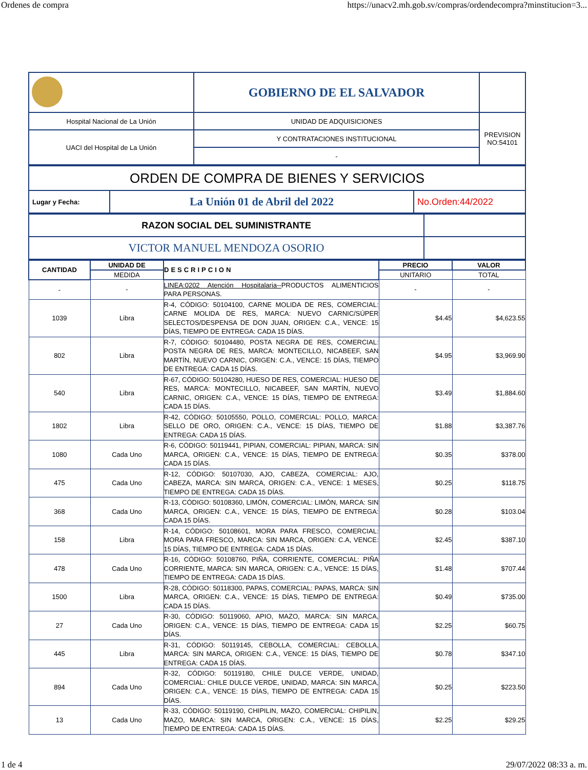Ordenes de compra https://unacv2.mh.gob.sv/compras/ordendecompra?minstitucion=3...
| | GOBIERNO DE EL SALVADOR | |
| Hospital Nacional de La Unión | UNIDAD DE ADQUISICIONES | PREVISION NO:54101 |
| UACI del Hospital de La Unión | Y CONTRATACIONES INSTITUCIONAL | |
| | - | |
| ORDEN DE COMPRA DE BIENES Y SERVICIOS | | |
| Lugar y Fecha: | La Unión 01 de Abril del 2022 | No.Orden:44/2022 |
| RAZON SOCIAL DEL SUMINISTRANTE | |
| VICTOR MANUEL MENDOZA OSORIO | |
| CANTIDAD | UNIDAD DE | DESCRIPCION | PRECIO | VALOR |
| --- | --- | --- | --- | --- |
| | MEDIDA | | UNITARIO | TOTAL |
| - | - | LINEA:0202 Atención Hospitalaria-- PRODUCTOS ALIMENTICIOS PARA PERSONAS. | - | - |
| 1039 | Libra | R-4, CÓDIGO: 50104100, CARNE MOLIDA DE RES, COMERCIAL: CARNE MOLIDA DE RES, MARCA: NUEVO CARNIC/SÚPER SELECTOS/DESPENSA DE DON JUAN, ORIGEN: C.A., VENCE: 15 DÍAS, TIEMPO DE ENTREGA: CADA 15 DÍAS. | $4.45 | $4,623.55 |
| 802 | Libra | R-7, CÓDIGO: 50104480, POSTA NEGRA DE RES, COMERCIAL: POSTA NEGRA DE RES, MARCA: MONTECILLO, NICABEEF, SAN MARTÍN, NUEVO CARNIC, ORIGEN: C.A., VENCE: 15 DÍAS, TIEMPO DE ENTREGA: CADA 15 DÍAS. | $4.95 | $3,969.90 |
| 540 | Libra | R-67, CÓDIGO: 50104280, HUESO DE RES, COMERCIAL: HUESO DE RES, MARCA: MONTECILLO, NICABEEF, SAN MARTÍN, NUEVO CARNIC, ORIGEN: C.A., VENCE: 15 DÍAS, TIEMPO DE ENTREGA: CADA 15 DÍAS. | $3.49 | $1,884.60 |
| 1802 | Libra | R-42, CÓDIGO: 50105550, POLLO, COMERCIAL: POLLO, MARCA: SELLO DE ORO, ORIGEN: C.A., VENCE: 15 DÍAS, TIEMPO DE ENTREGA: CADA 15 DÍAS. | $1.88 | $3,387.76 |
| 1080 | Cada Uno | R-6, CÓDIGO: 50119441, PIPIAN, COMERCIAL: PIPIAN, MARCA: SIN MARCA, ORIGEN: C.A., VENCE: 15 DÍAS, TIEMPO DE ENTREGA: CADA 15 DÍAS. | $0.35 | $378.00 |
| 475 | Cada Uno | R-12, CÓDIGO: 50107030, AJO, CABEZA, COMERCIAL: AJO, CABEZA, MARCA: SIN MARCA, ORIGEN: C.A., VENCE: 1 MESES, TIEMPO DE ENTREGA: CADA 15 DÍAS. | $0.25 | $118.75 |
| 368 | Cada Uno | R-13, CÓDIGO: 50108360, LIMÓN, COMERCIAL: LIMÓN, MARCA: SIN MARCA, ORIGEN: C.A., VENCE: 15 DÍAS, TIEMPO DE ENTREGA: CADA 15 DÍAS. | $0.28 | $103.04 |
| 158 | Libra | R-14, CÓDIGO: 50108601, MORA PARA FRESCO, COMERCIAL: MORA PARA FRESCO, MARCA: SIN MARCA, ORIGEN: C.A, VENCE: 15 DÍAS, TIEMPO DE ENTREGA: CADA 15 DÍAS. | $2.45 | $387.10 |
| 478 | Cada Uno | R-16, CÓDIGO: 50108760, PIÑA, CORRIENTE, COMERCIAL: PIÑA CORRIENTE, MARCA: SIN MARCA, ORIGEN: C.A., VENCE: 15 DÍAS, TIEMPO DE ENTREGA: CADA 15 DÍAS. | $1.48 | $707.44 |
| 1500 | Libra | R-28, CÓDIGO: 50118300, PAPAS, COMERCIAL: PAPAS, MARCA: SIN MARCA, ORIGEN: C.A., VENCE: 15 DÍAS, TIEMPO DE ENTREGA: CADA 15 DÍAS. | $0.49 | $735.00 |
| 27 | Cada Uno | R-30, CÓDIGO: 50119060, APIO, MAZO, MARCA: SIN MARCA, ORIGEN: C.A., VENCE: 15 DÍAS, TIEMPO DE ENTREGA: CADA 15 DÍAS. | $2.25 | $60.75 |
| 445 | Libra | R-31, CÓDIGO: 50119145, CEBOLLA, COMERCIAL: CEBOLLA, MARCA: SIN MARCA, ORIGEN: C.A., VENCE: 15 DÍAS, TIEMPO DE ENTREGA: CADA 15 DÍAS. | $0.78 | $347.10 |
| 894 | Cada Uno | R-32, CÓDIGO: 50119180, CHILE DULCE VERDE, UNIDAD, COMERCIAL: CHILE DULCE VERDE, UNIDAD, MARCA: SIN MARCA, ORIGEN: C.A., VENCE: 15 DÍAS, TIEMPO DE ENTREGA: CADA 15 DÍAS. | $0.25 | $223.50 |
| 13 | Cada Uno | R-33, CÓDIGO: 50119190, CHIPILIN, MAZO, COMERCIAL: CHIPILIN, MAZO, MARCA: SIN MARCA, ORIGEN: C.A., VENCE: 15 DÍAS, TIEMPO DE ENTREGA: CADA 15 DÍAS. | $2.25 | $29.25 |
1 de 4 29/07/2022 08:33 a. m.